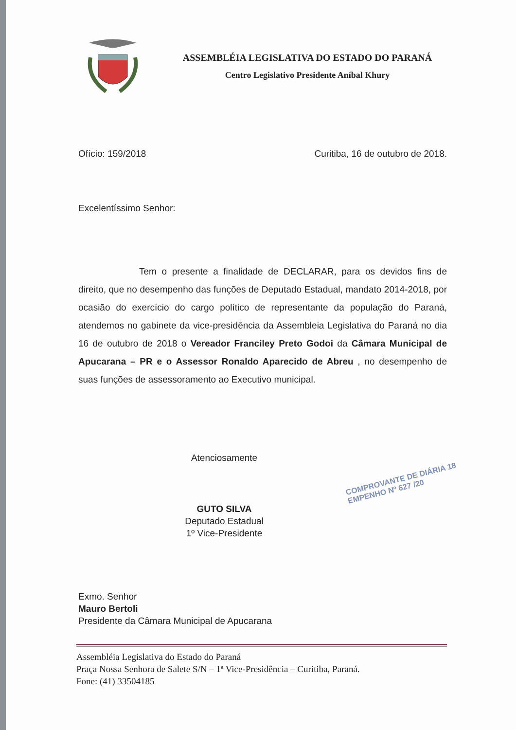ASSEMBLÉIA LEGISLATIVA DO ESTADO DO PARANÁ
Centro Legislativo Presidente Aníbal Khury
Ofício: 159/2018 Curitiba, 16 de outubro de 2018.
Excelentíssimo Senhor:
Tem o presente a finalidade de DECLARAR, para os devidos fins de direito, que no desempenho das funções de Deputado Estadual, mandato 2014-2018, por ocasião do exercício do cargo político de representante da população do Paraná, atendemos no gabinete da vice-presidência da Assembleia Legislativa do Paraná no dia 16 de outubro de 2018 o Vereador Franciley Preto Godoi da Câmara Municipal de Apucarana – PR e o Assessor Ronaldo Aparecido de Abreu , no desempenho de suas funções de assessoramento ao Executivo municipal.
Atenciosamente
GUTO SILVA
Deputado Estadual
1º Vice-Presidente
Exmo. Senhor
Mauro Bertoli
Presidente da Câmara Municipal de Apucarana
COMPROVANTE DE DIÁRIA 18
EMPENHO Nº 627 /20
Assembléia Legislativa do Estado do Paraná
Praça Nossa Senhora de Salete S/N – 1ª Vice-Presidência – Curitiba, Paraná.
Fone: (41) 33504185